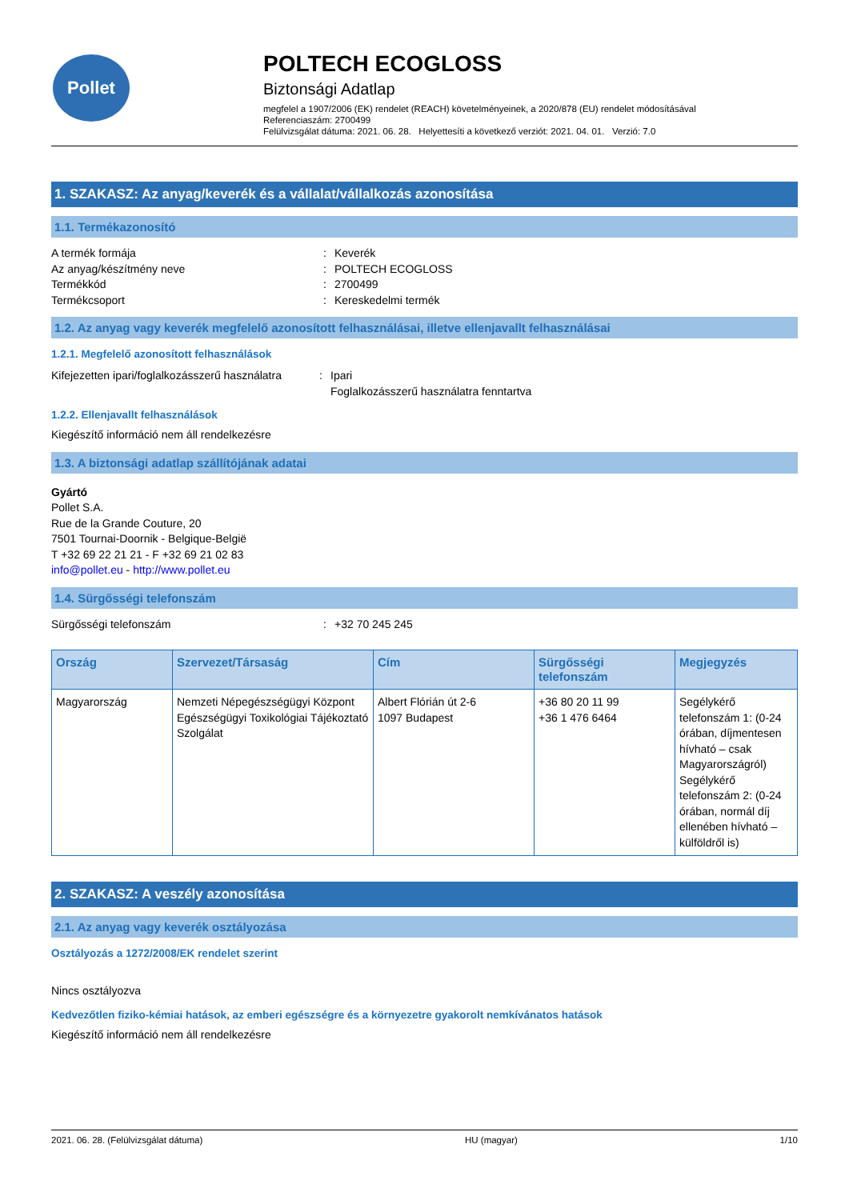Pollet
POLTECH ECOGLOSS
Biztonsági Adatlap
megfelel a 1907/2006 (EK) rendelet (REACH) követelményeinek, a 2020/878 (EU) rendelet módosításával
Referenciaszám: 2700499
Felülvizsgálat dátuma: 2021. 06. 28. Helyettesíti a következő verziót: 2021. 04. 01. Verzió: 7.0
1. SZAKASZ: Az anyag/keverék és a vállalat/vállalkozás azonosítása
1.1. Termékazonosító
A termék formája: Keverék Az anyag/készítmény neve: POLTECH ECOGLOSS Termékkód: 2700499 Termékcsoport: Kereskedelmi termék
1.2. Az anyag vagy keverék megfelelő azonosított felhasználásai, illetve ellenjavallt felhasználásai
1.2.1. Megfelelő azonosított felhasználások
Kifejezetten ipari/foglalkozásszerű használatra: Ipari
Foglalkozásszerű használatra fenntartva
1.2.2. Ellenjavallt felhasználások
Kiegészítő információ nem áll rendelkezésre
1.3. A biztonsági adatlap szállítójának adatai
Gyártó
Pollet S.A.
Rue de la Grande Couture, 20
7501 Tournai-Doornik - Belgique-België
T +32 69 22 21 21 - F +32 69 21 02 83
info@pollet.eu - http://www.pollet.eu
1.4. Sürgősségi telefonszám
Sürgősségi telefonszám: +32 70 245 245
| Ország | Szervezet/Társaság | Cím | Sürgősségi telefonszám | Megjegyzés |
| --- | --- | --- | --- | --- |
| Magyarország | Nemzeti Népegészségügyi Központ Egészségügyi Toxikológiai Tájékoztató Szolgálat | Albert Flórián út 2-6 1097 Budapest | +36 80 20 11 99 +36 1 476 6464 | Segélykérő telefonszám 1: (0-24 órában, díjmentesen hívható – csak Magyarországról) Segélykérő telefonszám 2: (0-24 órában, normál díj ellenében hívható – külföldről is) |
2. SZAKASZ: A veszély azonosítása
2.1. Az anyag vagy keverék osztályozása
Osztályozás a 1272/2008/EK rendelet szerint
Nincs osztályozva
Kedvezőtlen fiziko-kémiai hatások, az emberi egészségre és a környezetre gyakorolt nemkívánatos hatások
Kiegészítő információ nem áll rendelkezésre
2021. 06. 28. (Felülvizsgálat dátuma) HU (magyar) 1/10